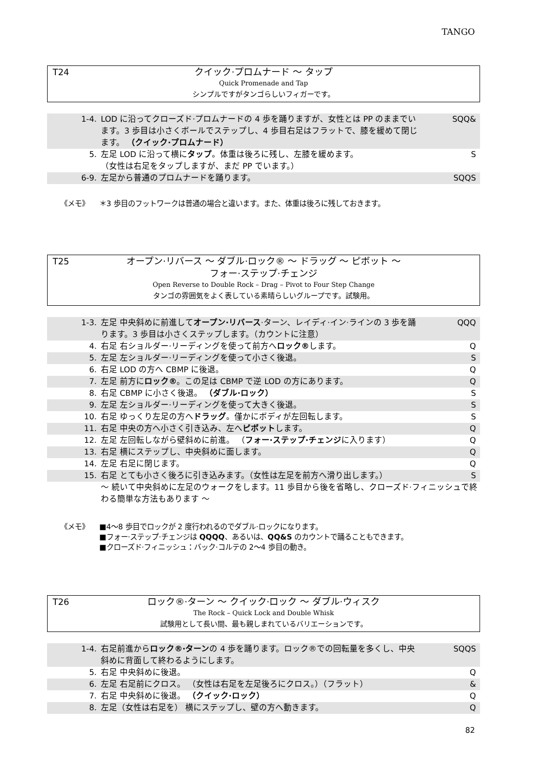TANGO
T24
クイック·プロムナード 〜 タップ
Quick Promenade and Tap
シンプルですがタンゴらしいフィガーです。
| 1-4. | LOD に沿ってクローズド·プロムナードの 4 歩を踊りますが、女性とは PP のままでいます。3 歩目は小さくボールでステップし、4 歩目右足はフラットで、膝を緩めて閉じます。 （クイック·プロムナード） | SQQ& |
| 5. | 左足 LOD に沿って横に タップ 。体重は後ろに残し、左膝を緩めます。 （女性は右足をタップしますが、まだ PP でいます。） | S |
| 6-9. | 左足から普通のプロムナードを踊ります。 | SQQS |
《メモ》
＊3 歩目のフットワークは普通の場合と違います。また、体重は後ろに残しておきます。
T25
オープン·リバース 〜 ダブル·ロック® 〜 ドラッグ 〜 ピボット 〜
フォー·ステップ·チェンジ
Open Reverse to Double Rock – Drag – Pivot to Four Step Change
タンゴの雰囲気をよく表している素晴らしいグループです。試験用。
| 1-3. | 左足 中央斜めに前進して オープン·リバース ·ターン、レイディ·イン·ラインの 3 歩を踊ります。3 歩目は小さくステップします。（カウントに注意） | QQQ |
| 4. | 右足 右ショルダー·リーディングを使って前方へ ロック® します。 | Q |
| 5. | 左足 左ショルダー·リーディングを使って小さく後退。 | S |
| 6. | 右足 LOD の方へ CBMP に後退。 | Q |
| 7. | 左足 前方に ロック® 。この足は CBMP で逆 LOD の方にあります。 | Q |
| 8. | 右足 CBMP に小さく後退。 （ダブル·ロック） | S |
| 9. | 左足 左ショルダー·リーディングを使って大きく後退。 | S |
| 10. | 右足 ゆっくり左足の方へ ドラッグ 。僅かにボディが左回転します。 | S |
| 11. | 右足 中央の方へ小さく引き込み、左へ ピボット します。 | Q |
| 12. | 左足 左回転しながら壁斜めに前進。 （ フォー·ステップ·チェンジ に入ります） | Q |
| 13. | 右足 横にステップし、中央斜めに面します。 | Q |
| 14. | 左足 右足に閉じます。 | Q |
| 15. | 右足 とても小さく後ろに引き込みます。（女性は左足を前方へ滑り出します。） | S |
| | 〜 続いて中央斜めに左足のウォークをします。11 歩目から後を省略し、クローズド·フィニッシュで終わる簡単な方法もあります 〜 | |
《メモ》
■4〜8 歩目でロックが 2 度行われるのでダブル·ロックになります。
■フォー·ステップ·チェンジは QQQQ、あるいは、QQ&S のカウントで踊ることもできます。
■クローズド·フィニッシュ：バック·コルテの 2〜4 歩目の動き。
T26
ロック®·ターン 〜 クイック·ロック 〜 ダブル·ウィスク
The Rock – Quick Lock and Double Whisk
試験用として長い間、最も親しまれているバリエーションです。
| 1-4. | 右足前進から ロック®·ターン の 4 歩を踊ります。ロック®での回転量を多くし、中央斜めに背面して終わるようにします。 | SQQS |
| 5. | 右足 中央斜めに後退。 | Q |
| 6. | 左足 右足前にクロス。 （女性は右足を左足後ろにクロス。）（フラット） | & |
| 7. | 右足 中央斜めに後退。 （クイック·ロック） | Q |
| 8. | 左足（女性は右足を） 横にステップし、壁の方へ動きます。 | Q |
82